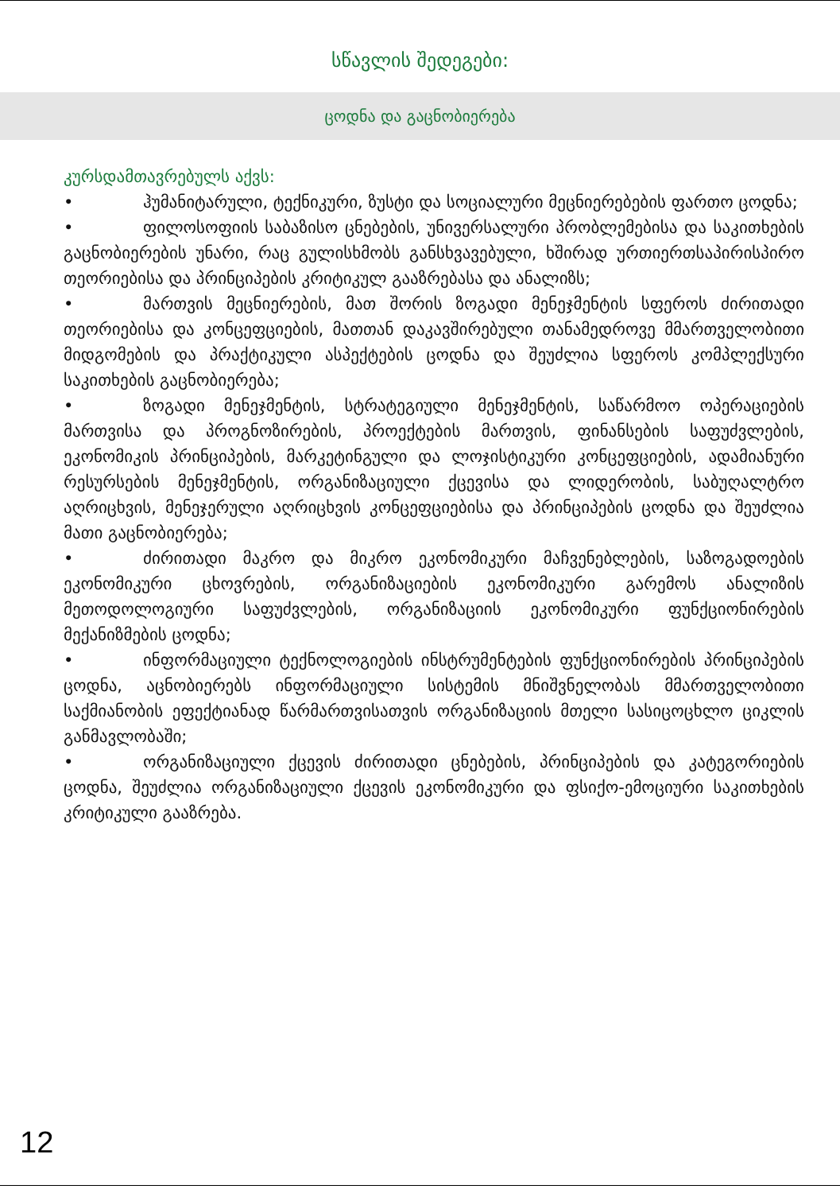სწავლის შედეგები:
ცოდნა და გაცნობიერება
კურსდამთავრებულს აქვს:
• ჰუმანიტარული, ტექნიკური, ზუსტი და სოციალური მეცნიერებების ფართო ცოდნა;
• ფილოსოფიის საბაზისო ცნებების, უნივერსალური პრობლემებისა და საკითხების გაცნობიერების უნარი, რაც გულისხმობს განსხვავებული, ხშირად ურთიერთსაპირისპირო თეორიებისა და პრინციპების კრიტიკულ გააზრებასა და ანალიზს;
• მართვის მეცნიერების, მათ შორის ზოგადი მენეჯმენტის სფეროს ძირითადი თეორიებისა და კონცეფციების, მათთან დაკავშირებული თანამედროვე მმართველობითი მიდგომების და პრაქტიკული ასპექტების ცოდნა და შეუძლია სფეროს კომპლექსური საკითხების გაცნობიერება;
• ზოგადი მენეჯმენტის, სტრატეგიული მენეჯმენტის, საწარმოო ოპერაციების მართვისა და პროგნოზირების, პროექტების მართვის, ფინანსების საფუძვლების, ეკონომიკის პრინციპების, მარკეტინგული და ლოჯისტიკური კონცეფციების, ადამიანური რესურსების მენეჯმენტის, ორგანიზაციული ქცევისა და ლიდერობის, საბუღალტრო აღრიცხვის, მენეჯერული აღრიცხვის კონცეფციებისა და პრინციპების ცოდნა და შეუძლია მათი გაცნობიერება;
• ძირითადი მაკრო და მიკრო ეკონომიკური მაჩვენებლების, საზოგადოების ეკონომიკური ცხოვრების, ორგანიზაციების ეკონომიკური გარემოს ანალიზის მეთოდოლოგიური საფუძვლების, ორგანიზაციის ეკონომიკური ფუნქციონირების მექანიზმების ცოდნა;
• ინფორმაციული ტექნოლოგიების ინსტრუმენტების ფუნქციონირების პრინციპების ცოდნა, აცნობიერებს ინფორმაციული სისტემის მნიშვნელობას მმართველობითი საქმიანობის ეფექტიანად წარმართვისათვის ორგანიზაციის მთელი სასიცოცხლო ციკლის განმავლობაში;
• ორგანიზაციული ქცევის ძირითადი ცნებების, პრინციპების და კატეგორიების ცოდნა, შეუძლია ორგანიზაციული ქცევის ეკონომიკური და ფსიქო-ემოციური საკითხების კრიტიკული გააზრება.
12